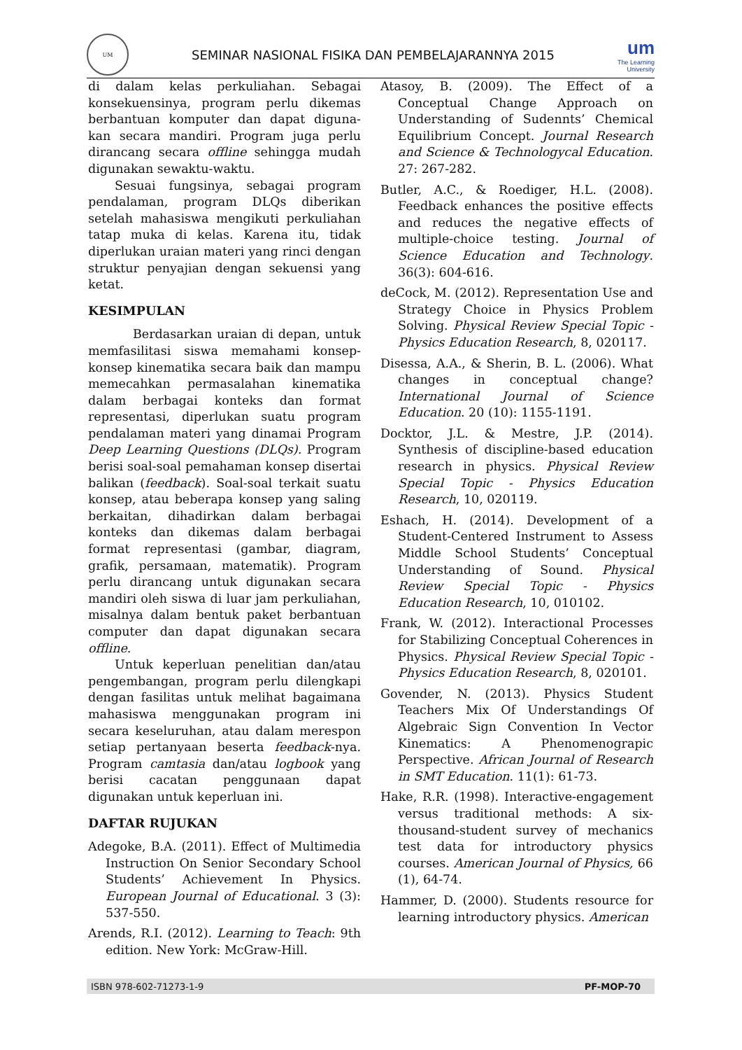UM
SEMINAR NASIONAL FISIKA DAN PEMBELAJARANNYA 2015
um
The Learning
University
di dalam kelas perkuliahan. Sebagai konsekuensinya, program perlu dikemas berbantuan komputer dan dapat diguna-kan secara mandiri. Program juga perlu dirancang secara offline sehingga mudah digunakan sewaktu-waktu.
Sesuai fungsinya, sebagai program pendalaman, program DLQs diberikan setelah mahasiswa mengikuti perkuliahan tatap muka di kelas. Karena itu, tidak diperlukan uraian materi yang rinci dengan struktur penyajian dengan sekuensi yang ketat.
KESIMPULAN
Berdasarkan uraian di depan, untuk memfasilitasi siswa memahami konsep-konsep kinematika secara baik dan mampu memecahkan permasalahan kinematika dalam berbagai konteks dan format representasi, diperlukan suatu program pendalaman materi yang dinamai Program Deep Learning Questions (DLQs). Program berisi soal-soal pemahaman konsep disertai balikan (feedback). Soal-soal terkait suatu konsep, atau beberapa konsep yang saling berkaitan, dihadirkan dalam berbagai konteks dan dikemas dalam berbagai format representasi (gambar, diagram, grafik, persamaan, matematik). Program perlu dirancang untuk digunakan secara mandiri oleh siswa di luar jam perkuliahan, misalnya dalam bentuk paket berbantuan computer dan dapat digunakan secara offline.
Untuk keperluan penelitian dan/atau pengembangan, program perlu dilengkapi dengan fasilitas untuk melihat bagaimana mahasiswa menggunakan program ini secara keseluruhan, atau dalam merespon setiap pertanyaan beserta feedback-nya. Program camtasia dan/atau logbook yang berisi cacatan penggunaan dapat digunakan untuk keperluan ini.
DAFTAR RUJUKAN
Adegoke, B.A. (2011). Effect of Multimedia Instruction On Senior Secondary School Students’ Achievement In Physics. European Journal of Educational. 3 (3): 537-550.
Arends, R.I. (2012). Learning to Teach: 9th edition. New York: McGraw-Hill.
Atasoy, B. (2009). The Effect of a Conceptual Change Approach on Understanding of Sudennts’ Chemical Equilibrium Concept. Journal Research and Science & Technologycal Education. 27: 267-282.
Butler, A.C., & Roediger, H.L. (2008). Feedback enhances the positive effects and reduces the negative effects of multiple-choice testing. Journal of Science Education and Technology. 36(3): 604-616.
deCock, M. (2012). Representation Use and Strategy Choice in Physics Problem Solving. Physical Review Special Topic - Physics Education Research, 8, 020117.
Disessa, A.A., & Sherin, B. L. (2006). What changes in conceptual change? International Journal of Science Education. 20 (10): 1155-1191.
Docktor, J.L. & Mestre, J.P. (2014). Synthesis of discipline-based education research in physics. Physical Review Special Topic - Physics Education Research, 10, 020119.
Eshach, H. (2014). Development of a Student-Centered Instrument to Assess Middle School Students’ Conceptual Understanding of Sound. Physical Review Special Topic - Physics Education Research, 10, 010102.
Frank, W. (2012). Interactional Processes for Stabilizing Conceptual Coherences in Physics. Physical Review Special Topic - Physics Education Research, 8, 020101.
Govender, N. (2013). Physics Student Teachers Mix Of Understandings Of Algebraic Sign Convention In Vector Kinematics: A Phenomenograpic Perspective. African Journal of Research in SMT Education. 11(1): 61-73.
Hake, R.R. (1998). Interactive-engagement versus traditional methods: A six-thousand-student survey of mechanics test data for introductory physics courses. American Journal of Physics, 66 (1), 64-74.
Hammer, D. (2000). Students resource for learning introductory physics. American
ISBN 978-602-71273-1-9 PF-MOP-70